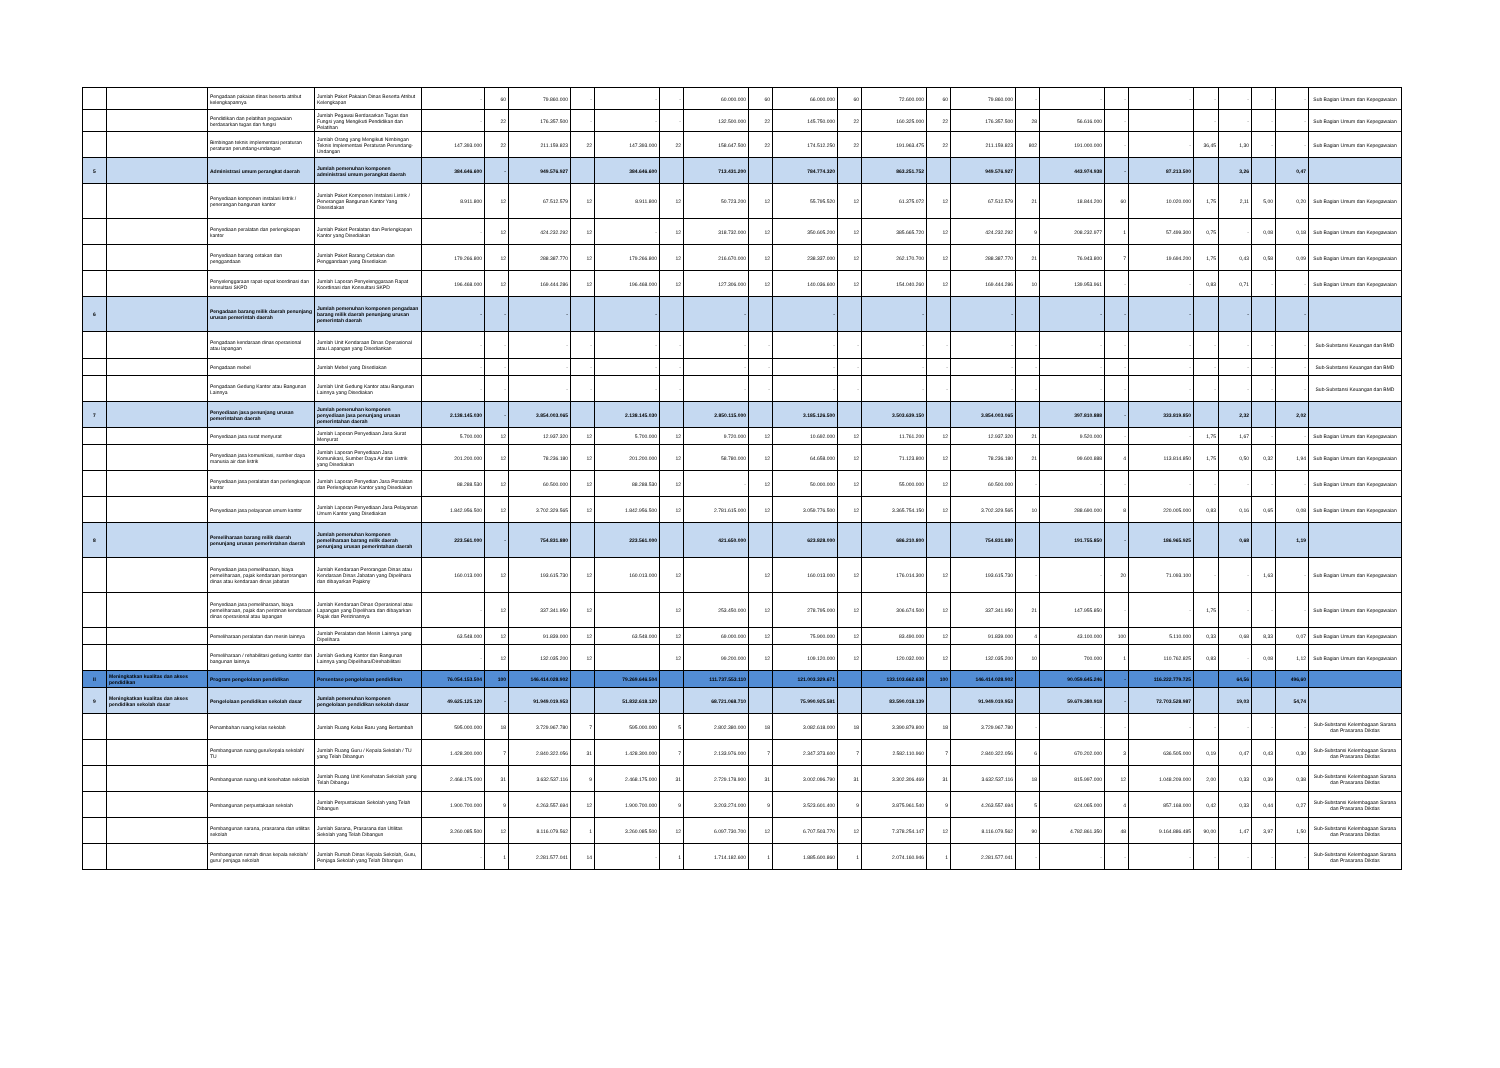| | | Pengadaan pakaian dinas beserta atribut kelengkapannya | Jumlah Paket Pakaian Dinas Beserta Atribut Kelengkapan | - | 60 | 79.860.000 | - | - | - | 60.000.000 | 60 | 66.000.000 | 60 | 72.600.000 | 60 | 79.860.000 | - | - | - | - | - | - | - | - | Sub Bagian Umum dan Kepegawaian |
| | | Pendidikan dan pelatihan pegawaian berdasarkan tugas dan fungsi | Jumlah Pegawai Berdasarkan Tugas dan Fungsi yang Mengikuti Pendidikan dan Pelatihan | - | 22 | 176.357.500 | - | - | - | 132.500.000 | 22 | 145.750.000 | 22 | 160.325.000 | 22 | 176.357.500 | 28 | 56.616.000 | - | | - | - | - | - | Sub Bagian Umum dan Kepegawaian |
| | | Bimbingan teknis implementasi peraturan peraturan perundang-undangan | Jumlah Orang yang Mengikuti Nimbingan Teknis Implementasi Peraturan Perundang-Undangan | 147.393.000 | 22 | 211.159.823 | 22 | 147.393.000 | 22 | 158.647.500 | 22 | 174.512.250 | 22 | 191.963.475 | 22 | 211.159.823 | 802 | 191.000.000 | - | - | 36,45 | 1,30 | - | - | Sub Bagian Umum dan Kepegawaian |
| 5 | | Administrasi umum perangkat daerah | Jumlah pemenuhan komponen administrasi umum perangkat daerah | 384.646.600 | - | 949.576.927 | | 384.646.600 | | 713.431.200 | | 784.774.320 | | 863.251.752 | | 949.576.927 | | 443.974.938 | - | 87.213.500 | | 3,26 | | 0,47 | |
| | | Penyediaan komponen instalasi listrik / penerangan bangunan kantor | Jumlah Paket Komponen Instalasi Listrik / Penerangan Bangunan Kantor Yang Disesidakan | 8.911.800 | 12 | 67.512.579 | 12 | 8.911.800 | 12 | 50.723.200 | 12 | 55.795.520 | 12 | 61.375.072 | 12 | 67.512.579 | 21 | 18.844.200 | 60 | 10.020.000 | 1,75 | 2,11 | 5,00 | 0,20 | Sub Bagian Umum dan Kepegawaian |
| | | Penyediaan peralatan dan perlengkapan kantor | Jumlah Paket Peralatan dan Perlengkapan Kantor yang Disediakan | - | 12 | 424.232.292 | 12 | - | 12 | 318.732.000 | 12 | 350.605.200 | 12 | 385.665.720 | 12 | 424.232.292 | 9 | 208.232.977 | 1 | 57.499.300 | 0,75 | - | 0,08 | 0,18 | Sub Bagian Umum dan Kepegawaian |
| | | Penyediaan barang cetakan dan penggandaan | Jumlah Paket Barang Cetakan dan Penggandaan yang Disediakan | 179.266.800 | 12 | 288.387.770 | 12 | 179.266.800 | 12 | 216.670.000 | 12 | 238.337.000 | 12 | 262.170.700 | 12 | 288.387.770 | 21 | 76.943.800 | 7 | 19.694.200 | 1,75 | 0,43 | 0,58 | 0,09 | Sub Bagian Umum dan Kepegawaian |
| | | Penyelenggaraan rapat-rapat koordinasi dan konsultasi SKPD | Jumlah Laporan Penyelenggaraan Rapat Koordinasi dan Konsultasi SKPD | 196.468.000 | 12 | 169.444.286 | 12 | 196.468.000 | 12 | 127.306.000 | 12 | 140.036.600 | 12 | 154.040.260 | 12 | 169.444.286 | 10 | 139.953.961 | - | - | 0,83 | 0,71 | - | - | Sub Bagian Umum dan Kepegawaian |
| 6 | | Pengadaan barang milik daerah penunjang urusan pemerintah daerah | Jumlah pemenuhan komponen pengadaan barang milik daerah penunjang urusan pemerintah daerah | - | - | - | | - | | - | | - | | - | | - | | - | - | - | | - | | - | |
| | | Pengadaan kendaraan dinas operasional atau lapangan | Jumlah Unit Kendaraan Dinas Operasional atau Lapangan yang Disediankan | - | - | - | - | - | - | - | - | - | - | - | - | - | - | - | - | - | - | - | - | - | Sub-Substansi Keuangan dan BMD |
| | | Pengadaan mebel | Jumlah Mebel yang Disediakan | - | - | - | - | - | - | - | - | - | - | - | - | - | - | - | - | - | - | - | - | - | Sub-Substansi Keuangan dan BMD |
| | | Pengadaan Gedung Kantor atau Bangunan Lainnya | Jumlah Unit Gedung Kantor atau Bangunan Lainnya yang Disediakan | - | - | - | - | - | - | - | - | - | - | - | - | - | - | - | - | - | - | - | - | - | Sub-Substansi Keuangan dan BMD |
| 7 | | Penyediaan jasa penunjang urusan pemerintahan daerah | Jumlah pemenuhan komponen penyediaan jasa penunjang urusan pemerintahan daerah | 2.138.145.030 | - | 3.854.003.065 | | 2.138.145.030 | | 2.850.115.000 | | 3.185.126.500 | | 3.503.639.150 | | 3.854.003.065 | | 397.810.888 | - | 333.819.850 | | 2,32 | | 2,02 | |
| | | Penyediaan jasa surat menyurat | Jumlah Laporan Penyediaan Jasa Surat Menyurat | 5.700.000 | 12 | 12.937.320 | 12 | 5.700.000 | 12 | 9.720.000 | 12 | 10.692.000 | 12 | 11.761.200 | 12 | 12.937.320 | 21 | 9.520.000 | - | - | 1,75 | 1,67 | - | - | Sub Bagian Umum dan Kepegawaian |
| | | Penyediaan jasa komunikasi, sumber daya manusia air dan listrik | Jumlah Laporan Penyediaan Jasa Komunikasi, Sumber Daya Air dan Listrik yang Disediakan | 201.200.000 | 12 | 78.236.180 | 12 | 201.200.000 | 12 | 58.780.000 | 12 | 64.658.000 | 12 | 71.123.800 | 12 | 78.236.180 | 21 | 99.600.888 | 4 | 113.814.850 | 1,75 | 0,50 | 0,32 | 1,94 | Sub Bagian Umum dan Kepegawaian |
| | | Penyediaan jasa peralatan dan perlengkapan kantor | Jumlah Laporan Penyedian Jasa Peralatan dan Perlengkapan Kantor yang Disediakan | 88.288.530 | 12 | 60.500.000 | 12 | 88.288.530 | 12 | - | 12 | 50.000.000 | 12 | 55.000.000 | 12 | 60.500.000 | - | - | - | - | - | - | - | - | Sub Bagian Umum dan Kepegawaian |
| | | Penyediaan jasa pelayanan umum kantor | Jumlah Laporan Penyediaan Jasa Pelayanan Umum Kantor yang Disediakan | 1.842.956.500 | 12 | 3.702.329.565 | 12 | 1.842.956.500 | 12 | 2.781.615.000 | 12 | 3.059.776.500 | 12 | 3.365.754.150 | 12 | 3.702.329.565 | 10 | 288.690.000 | 8 | 220.005.000 | 0,83 | 0,16 | 0,65 | 0,08 | Sub Bagian Umum dan Kepegawaian |
| 8 | | Pemeliharaan barang milik daerah penunjang urusan pemerintahan daerah | Jumlah pemenuhan komponen pemeliharaan barang milik daerah penunjang urusan pemerintahan daerah | 223.561.000 | - | 754.831.880 | | 223.561.000 | | 421.650.000 | | 623.828.000 | | 686.210.800 | | 754.831.880 | | 191.755.850 | - | 186.965.925 | | 0,68 | | 1,19 | |
| | | Penyediaan jasa pemeliharaan, biaya pemeliharaan, pajak kendaraan perorangan dinas atau kendaraan dinas jabatan | Jumlah Kendaraan Perorangan Dinas atau Kendaraan Dinas Jabatan yang Dipelihara dan dibayarkan Pajakny | 160.013.000 | 12 | 193.615.730 | 12 | 160.013.000 | 12 | | 12 | 160.013.000 | 12 | 176.014.300 | 12 | 193.615.730 | - | - | 20 | 71.093.100 | - | - | 1,63 | - | Sub Bagian Umum dan Kepegawaian |
| | | Penyediaan jasa pemeliharaan, biaya pemeliharaan, pajak dan perizinan kendaraan dinas operasional atau lapangan | Jumlah Kendaraan Dinas Operasional atau Lapangan yang Dipelihara dan dibayarkan Pajak dan Perizinannya | - | 12 | 337.341.950 | 12 | | 12 | 253.450.000 | 12 | 278.795.000 | 12 | 306.674.500 | 12 | 337.341.950 | 21 | 147.955.850 | - | - | 1,75 | - | - | - | Sub Bagian Umum dan Kepegawaian |
| | | Pemeliharaan peralatan dan mesin lainnya | Jumlah Peralatan dan Mesin Lainnya yang Dipelihara | 63.548.000 | 12 | 91.839.000 | 12 | 63.548.000 | 12 | 69.000.000 | 12 | 75.900.000 | 12 | 83.490.000 | 12 | 91.839.000 | 4 | 43.100.000 | 100 | 5.110.000 | 0,33 | 0,68 | 8,33 | 0,07 | Sub Bagian Umum dan Kepegawaian |
| | | Pemeliharaan / rehabilitasi gedung kantor dan bangunan lainnya | Jumlah Gedung Kantor dan Bangunan Lainnya yang Dipelihara/Direhabilitasi | - | 12 | 132.035.200 | 12 | | 12 | 99.200.000 | 12 | 109.120.000 | 12 | 120.032.000 | 12 | 132.035.200 | 10 | 700.000 | 1 | 110.762.825 | 0,83 | - | 0,08 | 1,12 | Sub Bagian Umum dan Kepegawaian |
| II | Meningkatkan kualitas dan akses pendidikan | Program pengelolaan pendidikan | Persentase pengelolaan pendidikan | 76.054.153.504 | 100 | 146.414.028.902 | | 79.269.646.504 | | 111.737.553.110 | | 121.003.329.671 | | 133.103.662.638 | 100 | 146.414.028.902 | | 90.059.645.246 | - | 116.222.779.725 | | 64,56 | | 496,60 | |
| 9 | Meningkatkan kualitas dan akses pendidikan sekolah dasar | Pengelolaan pendidikan sekolah dasar | Jumlah pemenuhan komponen pengelolaan pendidikan sekolah dasar | 49.625.125.120 | - | 91.949.019.953 | | 51.832.618.120 | | 68.721.068.710 | | 75.990.925.581 | | 83.590.018.139 | | 91.949.019.953 | | 59.679.380.918 | - | 72.703.528.987 | | 19,03 | | 54,74 | |
| | | Penambahan ruang kelas sekolah | Jumlah Ruang Kelas Baru yang Bertambah | 595.000.000 | 18 | 3.729.967.780 | 7 | 595.000.000 | 5 | 2.802.380.000 | 18 | 3.082.618.000 | 18 | 3.390.879.800 | 18 | 3.729.967.780 | - | - | - | - | - | - | - | - | Sub-Substansi Kelembagaan Sarana dan Prasarana Dikdas |
| | | Pembangunan ruang guru/kepala sekolah/ TU | Jumlah Ruang Guru / Kepala Sekolah / TU yang Telah Dibangun | 1.428.300.000 | 7 | 2.840.322.056 | 31 | 1.428.300.000 | 7 | 2.133.976.000 | 7 | 2.347.373.600 | 7 | 2.582.110.960 | 7 | 2.840.322.056 | 6 | 670.202.000 | 3 | 636.505.000 | 0,19 | 0,47 | 0,43 | 0,30 | Sub-Substansi Kelembagaan Sarana dan Prasarana Dikdas |
| | | Pembangunan ruang unit kesehatan sekolah | Jumlah Ruang Unit Kesehatan Sekolah yang Telah Dibangu | 2.468.175.000 | 31 | 3.632.537.116 | 9 | 2.468.175.000 | 31 | 2.729.178.900 | 31 | 3.002.096.790 | 31 | 3.302.306.469 | 31 | 3.632.537.116 | 18 | 815.997.000 | 12 | 1.048.209.000 | 2,00 | 0,33 | 0,39 | 0,38 | Sub-Substansi Kelembagaan Sarana dan Prasarana Dikdas |
| | | Pembangunan perpustakaan sekolah | Jumlah Perpustakaan Sekolah yang Telah Dibangun | 1.900.700.000 | 9 | 4.263.557.694 | 12 | 1.900.700.000 | 9 | 3.203.274.000 | 9 | 3.523.601.400 | 9 | 3.875.961.540 | 9 | 4.263.557.694 | 5 | 624.065.000 | 4 | 857.168.000 | 0,42 | 0,33 | 0,44 | 0,27 | Sub-Substansi Kelembagaan Sarana dan Prasarana Dikdas |
| | | Pembangunan sarana, prasarana dan utilitas sekolah | Jumlah Sarana, Prasarana dan Utilitas Sekolah yang Telah Dibangun | 3.260.085.500 | 12 | 8.116.079.562 | 1 | 3.260.085.500 | 12 | 6.097.730.700 | 12 | 6.707.503.770 | 12 | 7.378.254.147 | 12 | 8.116.079.562 | 90 | 4.782.861.350 | 48 | 9.164.886.485 | 90,00 | 1,47 | 3,97 | 1,50 | Sub-Substansi Kelembagaan Sarana dan Prasarana Dikdas |
| | | Pembangunan rumah dinas kepala sekolah/ guru/ penjaga sekolah | Jumlah Rumah Dinas Kepala Sekolah, Guru, Penjaga Sekolah yang Telah Dibangun | - | 1 | 2.281.577.041 | 14 | - | 1 | 1.714.182.600 | 1 | 1.885.600.860 | 1 | 2.074.160.946 | 1 | 2.281.577.041 | - | - | - | - | - | - | - | - | Sub-Substansi Kelembagaan Sarana dan Prasarana Dikdas |